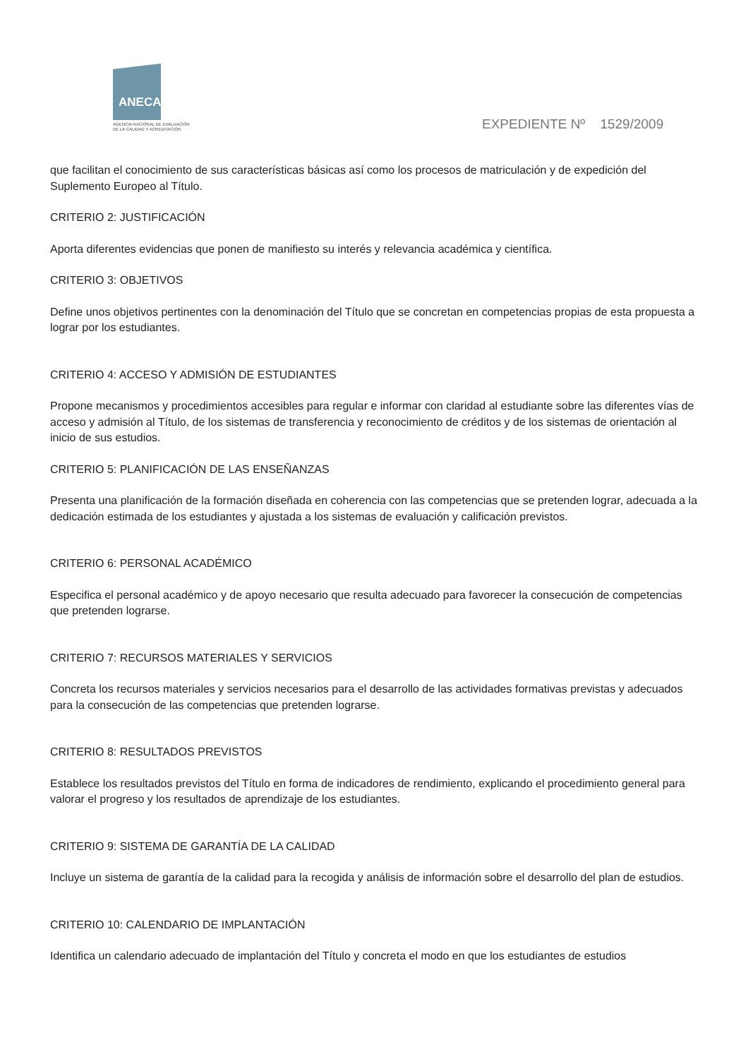ANECA
AGENCIA NACIONAL DE EVALUACIÓN
DE LA CALIDAD Y ACREDITACIÓN
EXPEDIENTE Nº 1529/2009
que facilitan el conocimiento de sus características básicas así como los procesos de matriculación y de expedición del Suplemento Europeo al Título.
CRITERIO 2: JUSTIFICACIÓN
Aporta diferentes evidencias que ponen de manifiesto su interés y relevancia académica y científica.
CRITERIO 3: OBJETIVOS
Define unos objetivos pertinentes con la denominación del Título que se concretan en competencias propias de esta propuesta a lograr por los estudiantes.
CRITERIO 4: ACCESO Y ADMISIÓN DE ESTUDIANTES
Propone mecanismos y procedimientos accesibles para regular e informar con claridad al estudiante sobre las diferentes vías de acceso y admisión al Título, de los sistemas de transferencia y reconocimiento de créditos y de los sistemas de orientación al inicio de sus estudios.
CRITERIO 5: PLANIFICACIÓN DE LAS ENSEÑANZAS
Presenta una planificación de la formación diseñada en coherencia con las competencias que se pretenden lograr, adecuada a la dedicación estimada de los estudiantes y ajustada a los sistemas de evaluación y calificación previstos.
CRITERIO 6: PERSONAL ACADÉMICO
Especifica el personal académico y de apoyo necesario que resulta adecuado para favorecer la consecución de competencias que pretenden lograrse.
CRITERIO 7: RECURSOS MATERIALES Y SERVICIOS
Concreta los recursos materiales y servicios necesarios para el desarrollo de las actividades formativas previstas y adecuados para la consecución de las competencias que pretenden lograrse.
CRITERIO 8: RESULTADOS PREVISTOS
Establece los resultados previstos del Título en forma de indicadores de rendimiento, explicando el procedimiento general para valorar el progreso y los resultados de aprendizaje de los estudiantes.
CRITERIO 9: SISTEMA DE GARANTÍA DE LA CALIDAD
Incluye un sistema de garantía de la calidad para la recogida y análisis de información sobre el desarrollo del plan de estudios.
CRITERIO 10: CALENDARIO DE IMPLANTACIÓN
Identifica un calendario adecuado de implantación del Título y concreta el modo en que los estudiantes de estudios